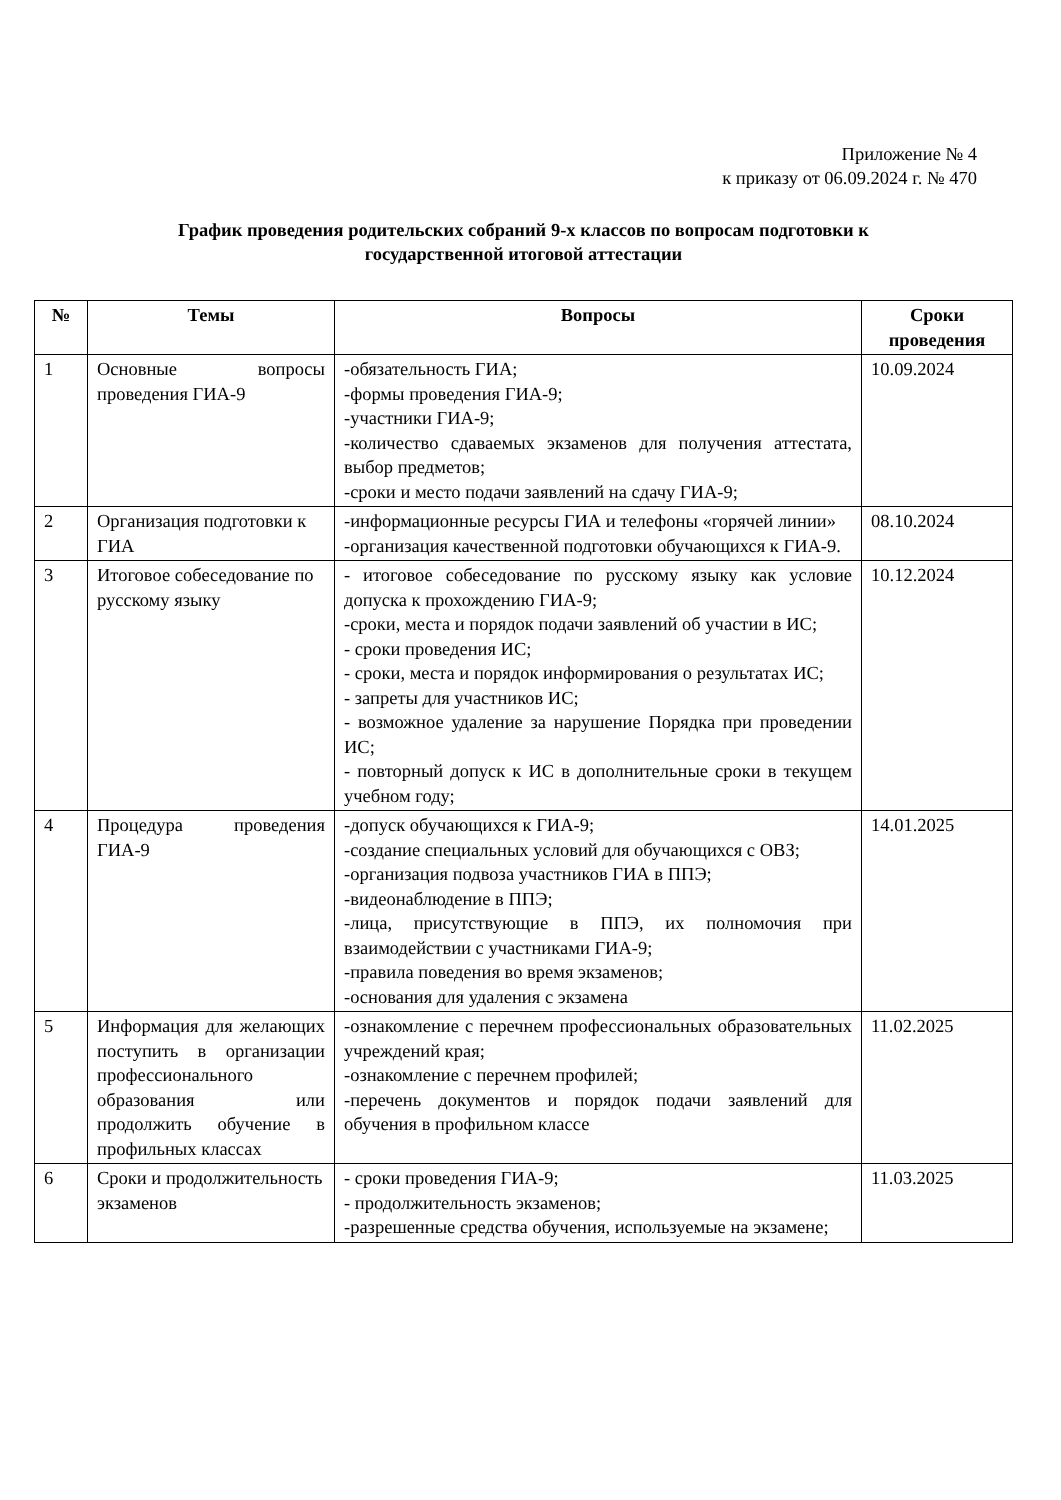Приложение № 4
к приказу от 06.09.2024 г. № 470
График проведения родительских собраний 9-х классов по вопросам подготовки к
государственной итоговой аттестации
| № | Темы | Вопросы | Сроки проведения |
| --- | --- | --- | --- |
| 1 | Основные вопросы проведения ГИА-9 | -обязательность ГИА; -формы проведения ГИА-9; -участники ГИА-9; -количество сдаваемых экзаменов для получения аттестата, выбор предметов; -сроки и место подачи заявлений на сдачу ГИА-9; | 10.09.2024 |
| 2 | Организация подготовки к ГИА | -информационные ресурсы ГИА и телефоны «горячей линии» -организация качественной подготовки обучающихся к ГИА-9. | 08.10.2024 |
| 3 | Итоговое собеседование по русскому языку | - итоговое собеседование по русскому языку как условие допуска к прохождению ГИА-9; -сроки, места и порядок подачи заявлений об участии в ИС; - сроки проведения ИС; - сроки, места и порядок информирования о результатах ИС; - запреты для участников ИС; - возможное удаление за нарушение Порядка при проведении ИС; - повторный допуск к ИС в дополнительные сроки в текущем учебном году; | 10.12.2024 |
| 4 | Процедура проведения ГИА-9 | -допуск обучающихся к ГИА-9; -создание специальных условий для обучающихся с ОВЗ; -организация подвоза участников ГИА в ППЭ; -видеонаблюдение в ППЭ; -лица, присутствующие в ППЭ, их полномочия при взаимодействии с участниками ГИА-9; -правила поведения во время экзаменов; -основания для удаления с экзамена | 14.01.2025 |
| 5 | Информация для желающих поступить в организации профессионального образования или продолжить обучение в профильных классах | -ознакомление с перечнем профессиональных образовательных учреждений края; -ознакомление с перечнем профилей; -перечень документов и порядок подачи заявлений для обучения в профильном классе | 11.02.2025 |
| 6 | Сроки и продолжительность экзаменов | - сроки проведения ГИА-9; - продолжительность экзаменов; -разрешенные средства обучения, используемые на экзамене; | 11.03.2025 |